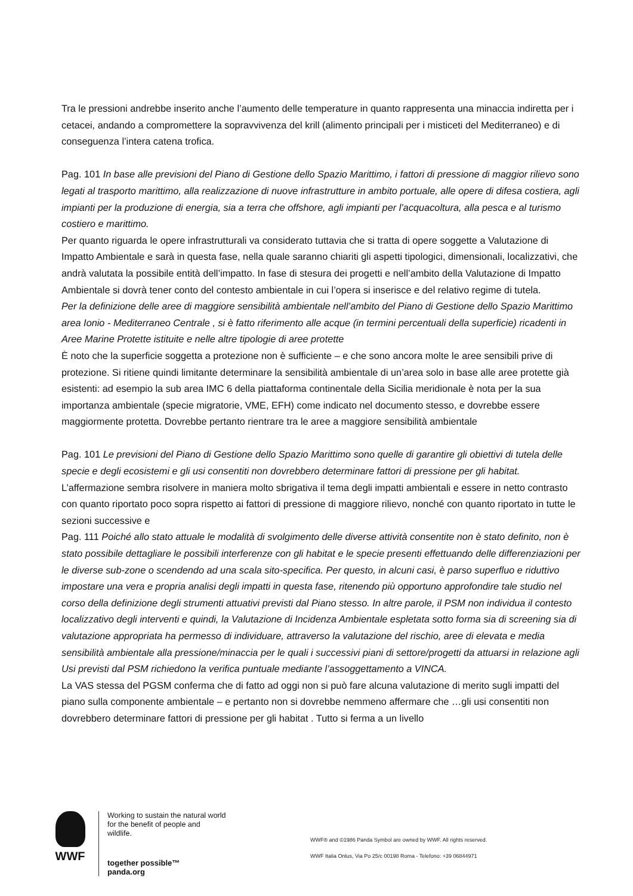Tra le pressioni andrebbe inserito anche l’aumento delle temperature in quanto rappresenta una minaccia indiretta per i cetacei, andando a compromettere la sopravvivenza del krill (alimento principali per i misticeti del Mediterraneo) e di conseguenza l’intera catena trofica.
Pag. 101 In base alle previsioni del Piano di Gestione dello Spazio Marittimo, i fattori di pressione di maggior rilievo sono legati al trasporto marittimo, alla realizzazione di nuove infrastrutture in ambito portuale, alle opere di difesa costiera, agli impianti per la produzione di energia, sia a terra che offshore, agli impianti per l’acquacoltura, alla pesca e al turismo costiero e marittimo.
Per quanto riguarda le opere infrastrutturali va considerato tuttavia che si tratta di opere soggette a Valutazione di Impatto Ambientale e sarà in questa fase, nella quale saranno chiariti gli aspetti tipologici, dimensionali, localizzativi, che andrà valutata la possibile entità dell’impatto. In fase di stesura dei progetti e nell’ambito della Valutazione di Impatto Ambientale si dovrà tener conto del contesto ambientale in cui l’opera si inserisce e del relativo regime di tutela.
Per la definizione delle aree di maggiore sensibilità ambientale nell’ambito del Piano di Gestione dello Spazio Marittimo area Ionio - Mediterraneo Centrale , si è fatto riferimento alle acque (in termini percentuali della superficie) ricadenti in Aree Marine Protette istituite e nelle altre tipologie di aree protette
È noto che la superficie soggetta a protezione non è sufficiente – e che sono ancora molte le aree sensibili prive di protezione. Si ritiene quindi limitante determinare la sensibilità ambientale di un’area solo in base alle aree protette già esistenti: ad esempio la sub area IMC 6 della piattaforma continentale della Sicilia meridionale è nota per la sua importanza ambientale (specie migratorie, VME, EFH) come indicato nel documento stesso, e dovrebbe essere maggiormente protetta. Dovrebbe pertanto rientrare tra le aree a maggiore sensibilità ambientale
Pag. 101 Le previsioni del Piano di Gestione dello Spazio Marittimo sono quelle di garantire gli obiettivi di tutela delle specie e degli ecosistemi e gli usi consentiti non dovrebbero determinare fattori di pressione per gli habitat.
L’affermazione sembra risolvere in maniera molto sbrigativa il tema degli impatti ambientali e essere in netto contrasto con quanto riportato poco sopra rispetto ai fattori di pressione di maggiore rilievo, nonché con quanto riportato in tutte le sezioni successive e
Pag. 111 Poiché allo stato attuale le modalità di svolgimento delle diverse attività consentite non è stato definito, non è stato possibile dettagliare le possibili interferenze con gli habitat e le specie presenti effettuando delle differenziazioni per le diverse sub-zone o scendendo ad una scala sito-specifica. Per questo, in alcuni casi, è parso superfluo e riduttivo impostare una vera e propria analisi degli impatti in questa fase, ritenendo più opportuno approfondire tale studio nel corso della definizione degli strumenti attuativi previsti dal Piano stesso. In altre parole, il PSM non individua il contesto localizzativo degli interventi e quindi, la Valutazione di Incidenza Ambientale espletata sotto forma sia di screening sia di valutazione appropriata ha permesso di individuare, attraverso la valutazione del rischio, aree di elevata e media sensibilità ambientale alla pressione/minaccia per le quali i successivi piani di settore/progetti da attuarsi in relazione agli Usi previsti dal PSM richiedono la verifica puntuale mediante l’assoggettamento a VINCA.
La VAS stessa del PGSM conferma che di fatto ad oggi non si può fare alcuna valutazione di merito sugli impatti del piano sulla componente ambientale – e pertanto non si dovrebbe nemmeno affermare che …gli usi consentiti non dovrebbero determinare fattori di pressione per gli habitat . Tutto si ferma a un livello
WWF
Working to sustain the natural world for the benefit of people and wildlife.
together possible™ panda.org
WWF® and ©1986 Panda Symbol are owned by WWF. All rights reserved.
WWF Italia Onlus, Via Po 25/c 00198 Roma - Telefono: +39 06844971